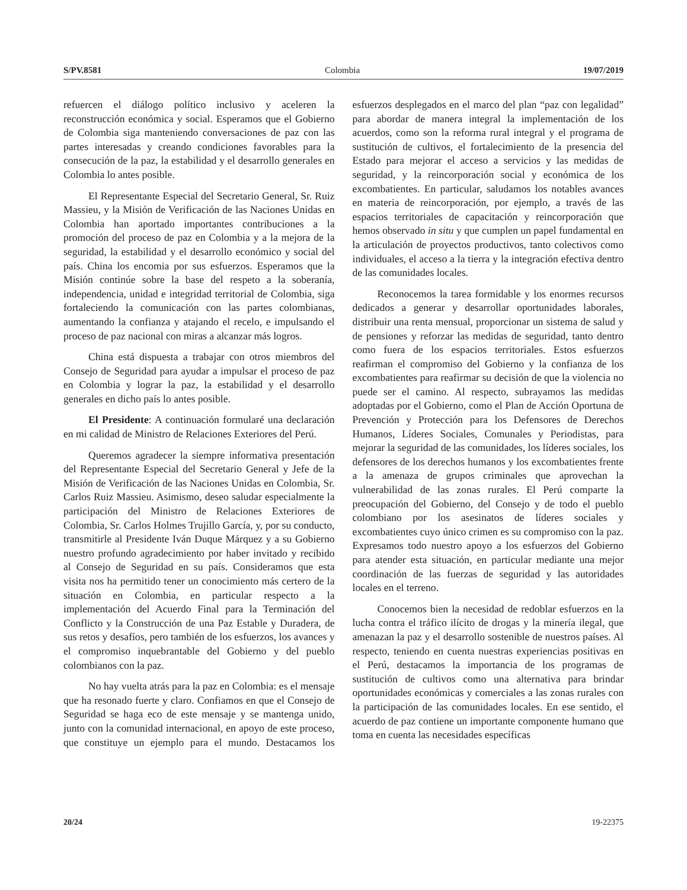S/PV.8581 Colombia 19/07/2019
refuercen el diálogo político inclusivo y aceleren la reconstrucción económica y social. Esperamos que el Gobierno de Colombia siga manteniendo conversaciones de paz con las partes interesadas y creando condiciones favorables para la consecución de la paz, la estabilidad y el desarrollo generales en Colombia lo antes posible.
El Representante Especial del Secretario General, Sr. Ruiz Massieu, y la Misión de Verificación de las Naciones Unidas en Colombia han aportado importantes contribuciones a la promoción del proceso de paz en Colombia y a la mejora de la seguridad, la estabilidad y el desarrollo económico y social del país. China los encomia por sus esfuerzos. Esperamos que la Misión continúe sobre la base del respeto a la soberanía, independencia, unidad e integridad territorial de Colombia, siga fortaleciendo la comunicación con las partes colombianas, aumentando la confianza y atajando el recelo, e impulsando el proceso de paz nacional con miras a alcanzar más logros.
China está dispuesta a trabajar con otros miembros del Consejo de Seguridad para ayudar a impulsar el proceso de paz en Colombia y lograr la paz, la estabilidad y el desarrollo generales en dicho país lo antes posible.
El Presidente: A continuación formularé una declaración en mi calidad de Ministro de Relaciones Exteriores del Perú.
Queremos agradecer la siempre informativa presentación del Representante Especial del Secretario General y Jefe de la Misión de Verificación de las Naciones Unidas en Colombia, Sr. Carlos Ruiz Massieu. Asimismo, deseo saludar especialmente la participación del Ministro de Relaciones Exteriores de Colombia, Sr. Carlos Holmes Trujillo García, y, por su conducto, transmitirle al Presidente Iván Duque Márquez y a su Gobierno nuestro profundo agradecimiento por haber invitado y recibido al Consejo de Seguridad en su país. Consideramos que esta visita nos ha permitido tener un conocimiento más certero de la situación en Colombia, en particular respecto a la implementación del Acuerdo Final para la Terminación del Conflicto y la Construcción de una Paz Estable y Duradera, de sus retos y desafíos, pero también de los esfuerzos, los avances y el compromiso inquebrantable del Gobierno y del pueblo colombianos con la paz.
No hay vuelta atrás para la paz en Colombia: es el mensaje que ha resonado fuerte y claro. Confiamos en que el Consejo de Seguridad se haga eco de este mensaje y se mantenga unido, junto con la comunidad internacional, en apoyo de este proceso, que constituye un ejemplo para el mundo. Destacamos los esfuerzos desplegados en el marco del plan “paz con legalidad” para abordar de manera integral la implementación de los acuerdos, como son la reforma rural integral y el programa de sustitución de cultivos, el fortalecimiento de la presencia del Estado para mejorar el acceso a servicios y las medidas de seguridad, y la reincorporación social y económica de los excombatientes. En particular, saludamos los notables avances en materia de reincorporación, por ejemplo, a través de las espacios territoriales de capacitación y reincorporación que hemos observado in situ y que cumplen un papel fundamental en la articulación de proyectos productivos, tanto colectivos como individuales, el acceso a la tierra y la integración efectiva dentro de las comunidades locales.
Reconocemos la tarea formidable y los enormes recursos dedicados a generar y desarrollar oportunidades laborales, distribuir una renta mensual, proporcionar un sistema de salud y de pensiones y reforzar las medidas de seguridad, tanto dentro como fuera de los espacios territoriales. Estos esfuerzos reafirman el compromiso del Gobierno y la confianza de los excombatientes para reafirmar su decisión de que la violencia no puede ser el camino. Al respecto, subrayamos las medidas adoptadas por el Gobierno, como el Plan de Acción Oportuna de Prevención y Protección para los Defensores de Derechos Humanos, Líderes Sociales, Comunales y Periodistas, para mejorar la seguridad de las comunidades, los líderes sociales, los defensores de los derechos humanos y los excombatientes frente a la amenaza de grupos criminales que aprovechan la vulnerabilidad de las zonas rurales. El Perú comparte la preocupación del Gobierno, del Consejo y de todo el pueblo colombiano por los asesinatos de líderes sociales y excombatientes cuyo único crimen es su compromiso con la paz. Expresamos todo nuestro apoyo a los esfuerzos del Gobierno para atender esta situación, en particular mediante una mejor coordinación de las fuerzas de seguridad y las autoridades locales en el terreno.
Conocemos bien la necesidad de redoblar esfuerzos en la lucha contra el tráfico ilícito de drogas y la minería ilegal, que amenazan la paz y el desarrollo sostenible de nuestros países. Al respecto, teniendo en cuenta nuestras experiencias positivas en el Perú, destacamos la importancia de los programas de sustitución de cultivos como una alternativa para brindar oportunidades económicas y comerciales a las zonas rurales con la participación de las comunidades locales. En ese sentido, el acuerdo de paz contiene un importante componente humano que toma en cuenta las necesidades específicas
20/24 19-22375